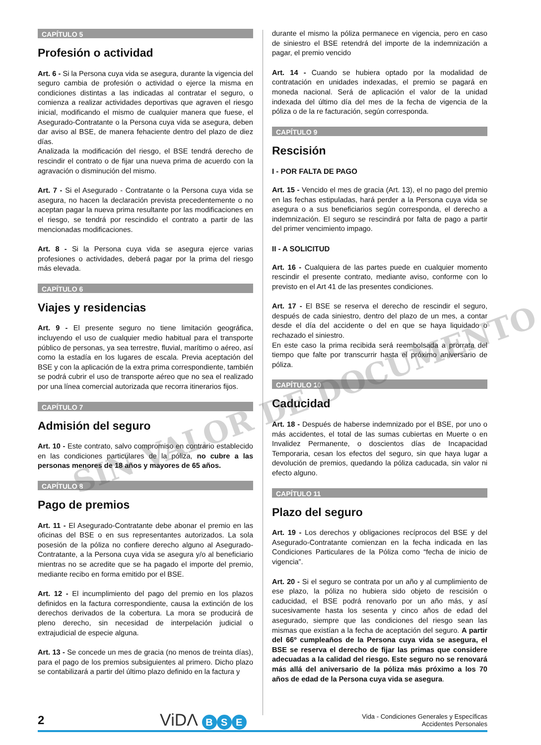CAPÍTULO 5
Profesión o actividad
Art. 6 - Si la Persona cuya vida se asegura, durante la vigencia del seguro cambia de profesión o actividad o ejerce la misma en condiciones distintas a las indicadas al contratar el seguro, o comienza a realizar actividades deportivas que agraven el riesgo inicial, modificando el mismo de cualquier manera que fuese, el Asegurado-Contratante o la Persona cuya vida se asegura, deben dar aviso al BSE, de manera fehaciente dentro del plazo de diez días.
Analizada la modificación del riesgo, el BSE tendrá derecho de rescindir el contrato o de fijar una nueva prima de acuerdo con la agravación o disminución del mismo.
Art. 7 - Si el Asegurado - Contratante o la Persona cuya vida se asegura, no hacen la declaración prevista precedentemente o no aceptan pagar la nueva prima resultante por las modificaciones en el riesgo, se tendrá por rescindido el contrato a partir de las mencionadas modificaciones.
Art. 8 - Si la Persona cuya vida se asegura ejerce varias profesiones o actividades, deberá pagar por la prima del riesgo más elevada.
CAPÍTULO 6
Viajes y residencias
Art. 9 - El presente seguro no tiene limitación geográfica, incluyendo el uso de cualquier medio habitual para el transporte público de personas, ya sea terrestre, fluvial, marítimo o aéreo, así como la estadía en los lugares de escala. Previa aceptación del BSE y con la aplicación de la extra prima correspondiente, también se podrá cubrir el uso de transporte aéreo que no sea el realizado por una línea comercial autorizada que recorra itinerarios fijos.
CAPÍTULO 7
Admisión del seguro
Art. 10 - Este contrato, salvo compromiso en contrario establecido en las condiciones particulares de la póliza, no cubre a las personas menores de 18 años y mayores de 65 años.
CAPÍTULO 8
Pago de premios
Art. 11 - El Asegurado-Contratante debe abonar el premio en las oficinas del BSE o en sus representantes autorizados. La sola posesión de la póliza no confiere derecho alguno al Asegurado-Contratante, a la Persona cuya vida se asegura y/o al beneficiario mientras no se acredite que se ha pagado el importe del premio, mediante recibo en forma emitido por el BSE.
Art. 12 - El incumplimiento del pago del premio en los plazos definidos en la factura correspondiente, causa la extinción de los derechos derivados de la cobertura. La mora se producirá de pleno derecho, sin necesidad de interpelación judicial o extrajudicial de especie alguna.
Art. 13 - Se concede un mes de gracia (no menos de treinta días), para el pago de los premios subsiguientes al primero. Dicho plazo se contabilizará a partir del último plazo definido en la factura y
durante el mismo la póliza permanece en vigencia, pero en caso de siniestro el BSE retendrá del importe de la indemnización a pagar, el premio vencido
Art. 14 - Cuando se hubiera optado por la modalidad de contratación en unidades indexadas, el premio se pagará en moneda nacional. Será de aplicación el valor de la unidad indexada del último día del mes de la fecha de vigencia de la póliza o de la re facturación, según corresponda.
CAPÍTULO 9
Rescisión
I - POR FALTA DE PAGO
Art. 15 - Vencido el mes de gracia (Art. 13), el no pago del premio en las fechas estipuladas, hará perder a la Persona cuya vida se asegura o a sus beneficiarios según corresponda, el derecho a indemnización. El seguro se rescindirá por falta de pago a partir del primer vencimiento impago.
II - A SOLICITUD
Art. 16 - Cualquiera de las partes puede en cualquier momento rescindir el presente contrato, mediante aviso, conforme con lo previsto en el Art 41 de las presentes condiciones.
Art. 17 - El BSE se reserva el derecho de rescindir el seguro, después de cada siniestro, dentro del plazo de un mes, a contar desde el día del accidente o del en que se haya liquidado o rechazado el siniestro.
En este caso la prima recibida será reembolsada a prorrata del tiempo que falte por transcurrir hasta el próximo aniversario de póliza.
CAPÍTULO 10
Caducidad
Art. 18 - Después de haberse indemnizado por el BSE, por uno o más accidentes, el total de las sumas cubiertas en Muerte o en Invalidez Permanente, o doscientos días de Incapacidad Temporaria, cesan los efectos del seguro, sin que haya lugar a devolución de premios, quedando la póliza caducada, sin valor ni efecto alguno.
CAPÍTULO 11
Plazo del seguro
Art. 19 - Los derechos y obligaciones recíprocos del BSE y del Asegurado-Contratante comienzan en la fecha indicada en las Condiciones Particulares de la Póliza como “fecha de inicio de vigencia”.
Art. 20 - Si el seguro se contrata por un año y al cumplimiento de ese plazo, la póliza no hubiera sido objeto de rescisión o caducidad, el BSE podrá renovarlo por un año más, y así sucesivamente hasta los sesenta y cinco años de edad del asegurado, siempre que las condiciones del riesgo sean las mismas que existían a la fecha de aceptación del seguro. A partir del 66º cumpleaños de la Persona cuya vida se asegura, el BSE se reserva el derecho de fijar las primas que considere adecuadas a la calidad del riesgo. Este seguro no se renovará más allá del aniversario de la póliza más próximo a los 70 años de edad de la Persona cuya vida se asegura.
SIN VALOR DE DOCUMENTO
2 ViDΛ B S E
Vida - Condiciones Generales y Específicas
Accidentes Personales